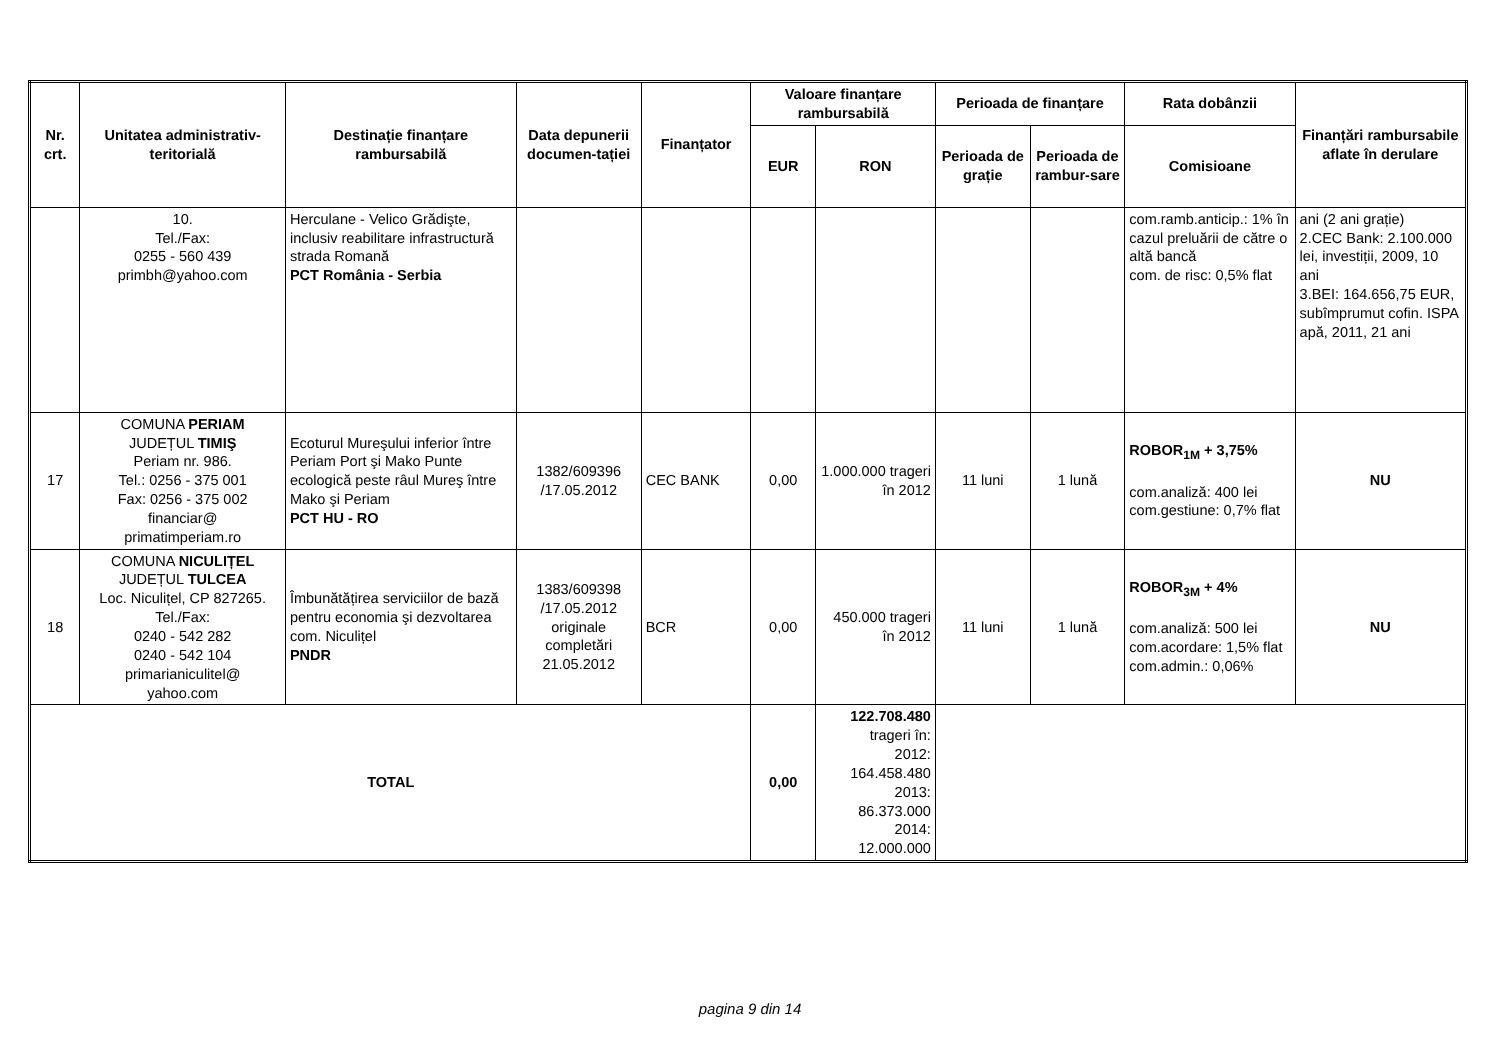| Nr. crt. | Unitatea administrativ-teritorială | Destinație finanțare rambursabilă | Data depunerii documen-tației | Finanțator | Valoare finanțare rambursabilă | | Perioada de finanțare | | Rata dobânzii | Finanțări rambursabile aflate în derulare |
| --- | --- | --- | --- | --- | --- | --- | --- | --- | --- | --- |
| | | | | | EUR | RON | Perioada de grație | Perioada de rambur-sare | Comisioane | |
| | 10. Tel./Fax: 0255 - 560 439 primbh@yahoo.com | Herculane - Velico Grădişte, inclusiv reabilitare infrastructură strada Romană PCT România - Serbia | | | | | | | com.ramb.anticip.: 1% în cazul preluării de către o altă bancă com. de risc: 0,5% flat | ani (2 ani grație) 2.CEC Bank: 2.100.000 lei, investiții, 2009, 10 ani 3.BEI: 164.656,75 EUR, subîmprumut cofin. ISPA apă, 2011, 21 ani |
| 17 | COMUNA PERIAM JUDEȚUL TIMIŞ Periam nr. 986. Tel.: 0256 - 375 001 Fax: 0256 - 375 002 financiar@ primatimperiam.ro | Ecoturul Mureşului inferior între Periam Port şi Mako Punte ecologică peste râul Mureş între Mako şi Periam PCT HU - RO | 1382/609396 /17.05.2012 | CEC BANK | 0,00 | 1.000.000 trageri în 2012 | 11 luni | 1 lună | ROBOR<sub>1M</sub> + 3,75% com.analiză: 400 lei com.gestiune: 0,7% flat | NU |
| 18 | COMUNA NICULIȚEL JUDEȚUL TULCEA Loc. Niculițel, CP 827265. Tel./Fax: 0240 - 542 282 0240 - 542 104 primarianiculitel@ yahoo.com | Îmbunătățirea serviciilor de bază pentru economia şi dezvoltarea com. Niculițel PNDR | 1383/609398 /17.05.2012 originale completări 21.05.2012 | BCR | 0,00 | 450.000 trageri în 2012 | 11 luni | 1 lună | ROBOR<sub>3M</sub> + 4% com.analiză: 500 lei com.acordare: 1,5% flat com.admin.: 0,06% | NU |
| TOTAL | | | | | 0,00 | 122.708.480 trageri în: 2012: 164.458.480 2013: 86.373.000 2014: 12.000.000 | | | | |
pagina 9 din 14